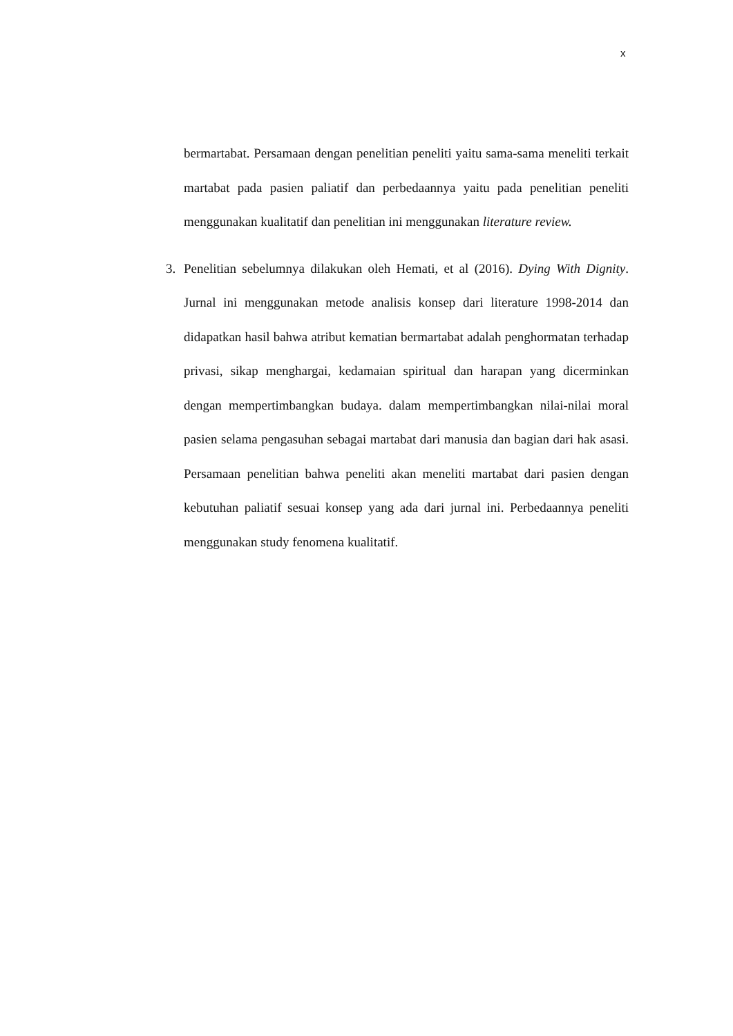x
bermartabat. Persamaan dengan penelitian peneliti yaitu sama-sama meneliti terkait martabat pada pasien paliatif dan perbedaannya yaitu pada penelitian peneliti menggunakan kualitatif dan penelitian ini menggunakan literature review.
3. Penelitian sebelumnya dilakukan oleh Hemati, et al (2016). Dying With Dignity. Jurnal ini menggunakan metode analisis konsep dari literature 1998-2014 dan didapatkan hasil bahwa atribut kematian bermartabat adalah penghormatan terhadap privasi, sikap menghargai, kedamaian spiritual dan harapan yang dicerminkan dengan mempertimbangkan budaya. dalam mempertimbangkan nilai-nilai moral pasien selama pengasuhan sebagai martabat dari manusia dan bagian dari hak asasi. Persamaan penelitian bahwa peneliti akan meneliti martabat dari pasien dengan kebutuhan paliatif sesuai konsep yang ada dari jurnal ini. Perbedaannya peneliti menggunakan study fenomena kualitatif.